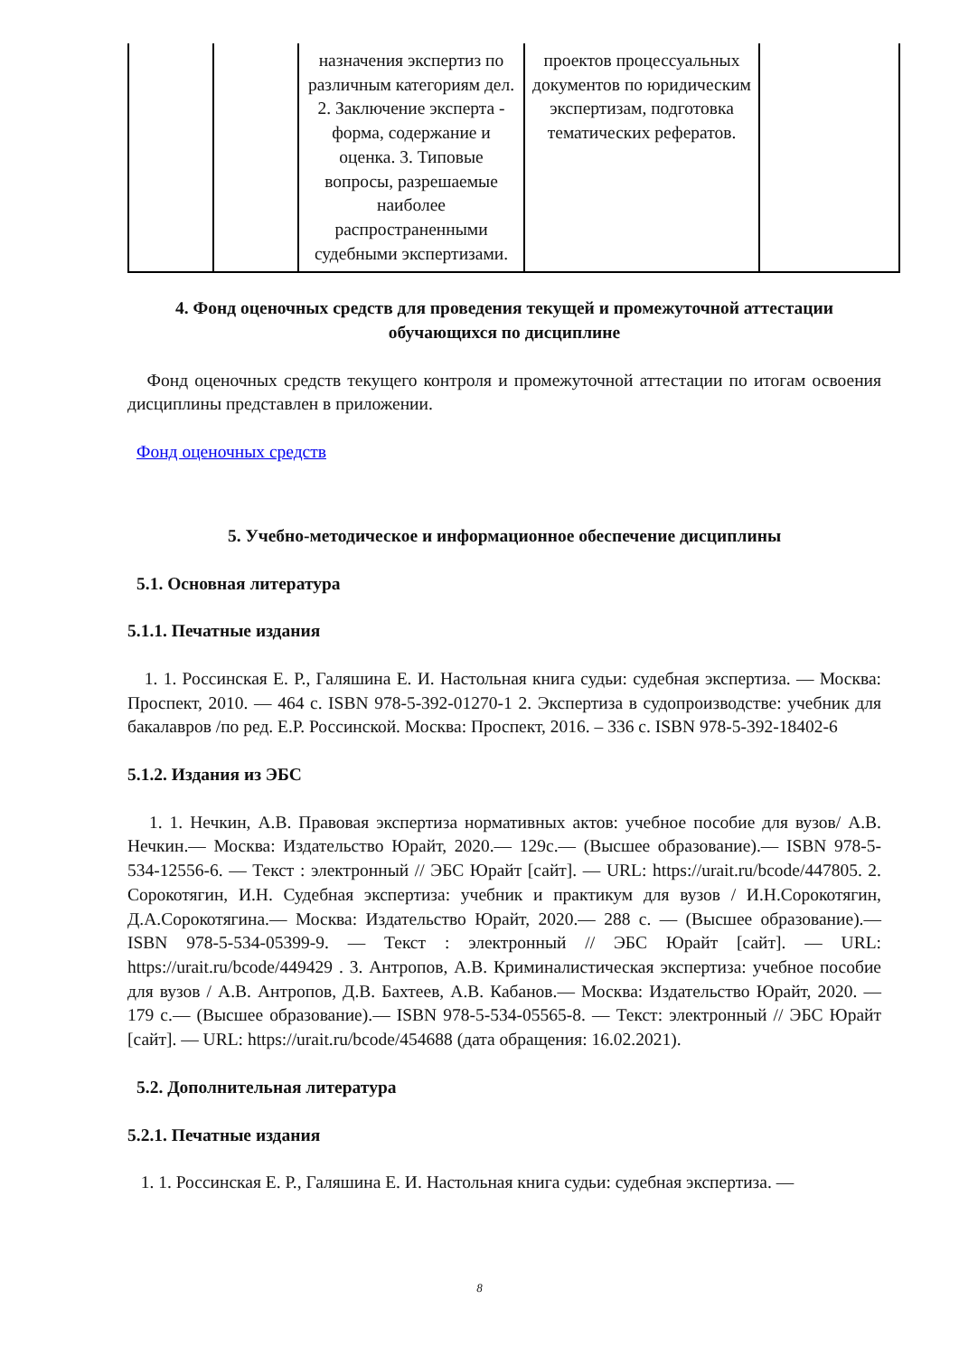| | | назначения экспертиз по различным категориям дел. 2. Заключение эксперта - форма, содержание и оценка. 3. Типовые вопросы, разрешаемые наиболее распространенными судебными экспертизами. | проектов процессуальных документов по юридическим экспертизам, подготовка тематических рефератов. | |
4. Фонд оценочных средств для проведения текущей и промежуточной аттестации обучающихся по дисциплине
Фонд оценочных средств текущего контроля и промежуточной аттестации по итогам освоения дисциплины представлен в приложении.
Фонд оценочных средств
5. Учебно-методическое и информационное обеспечение дисциплины
5.1. Основная литература
5.1.1. Печатные издания
1. 1. Россинская Е. Р., Галяшина Е. И. Настольная книга судьи: судебная экспертиза. — Москва: Проспект, 2010. — 464 с. ISBN 978-5-392-01270-1 2. Экспертиза в судопроизводстве: учебник для бакалавров /по ред. Е.Р. Россинской. Москва: Проспект, 2016. – 336 с. ISBN 978-5-392-18402-6
5.1.2. Издания из ЭБС
1. 1. Нечкин, А.В. Правовая экспертиза нормативных актов: учебное пособие для вузов/ А.В. Нечкин.— Москва: Издательство Юрайт, 2020.— 129с.— (Высшее образование).— ISBN 978-5-534-12556-6. — Текст : электронный // ЭБС Юрайт [сайт]. — URL: https://urait.ru/bcode/447805. 2. Сорокотягин, И.Н. Судебная экспертиза: учебник и практикум для вузов / И.Н.Сорокотягин, Д.А.Сорокотягина.— Москва: Издательство Юрайт, 2020.— 288 с. — (Высшее образование).— ISBN 978-5-534-05399-9. — Текст : электронный // ЭБС Юрайт [сайт]. — URL: https://urait.ru/bcode/449429 . 3. Антропов, А.В. Криминалистическая экспертиза: учебное пособие для вузов / А.В. Антропов, Д.В. Бахтеев, А.В. Кабанов.— Москва: Издательство Юрайт, 2020. — 179 с.— (Высшее образование).— ISBN 978-5-534-05565-8. — Текст: электронный // ЭБС Юрайт [сайт]. — URL: https://urait.ru/bcode/454688 (дата обращения: 16.02.2021).
5.2. Дополнительная литература
5.2.1. Печатные издания
1. 1. Россинская Е. Р., Галяшина Е. И. Настольная книга судьи: судебная экспертиза. —
8